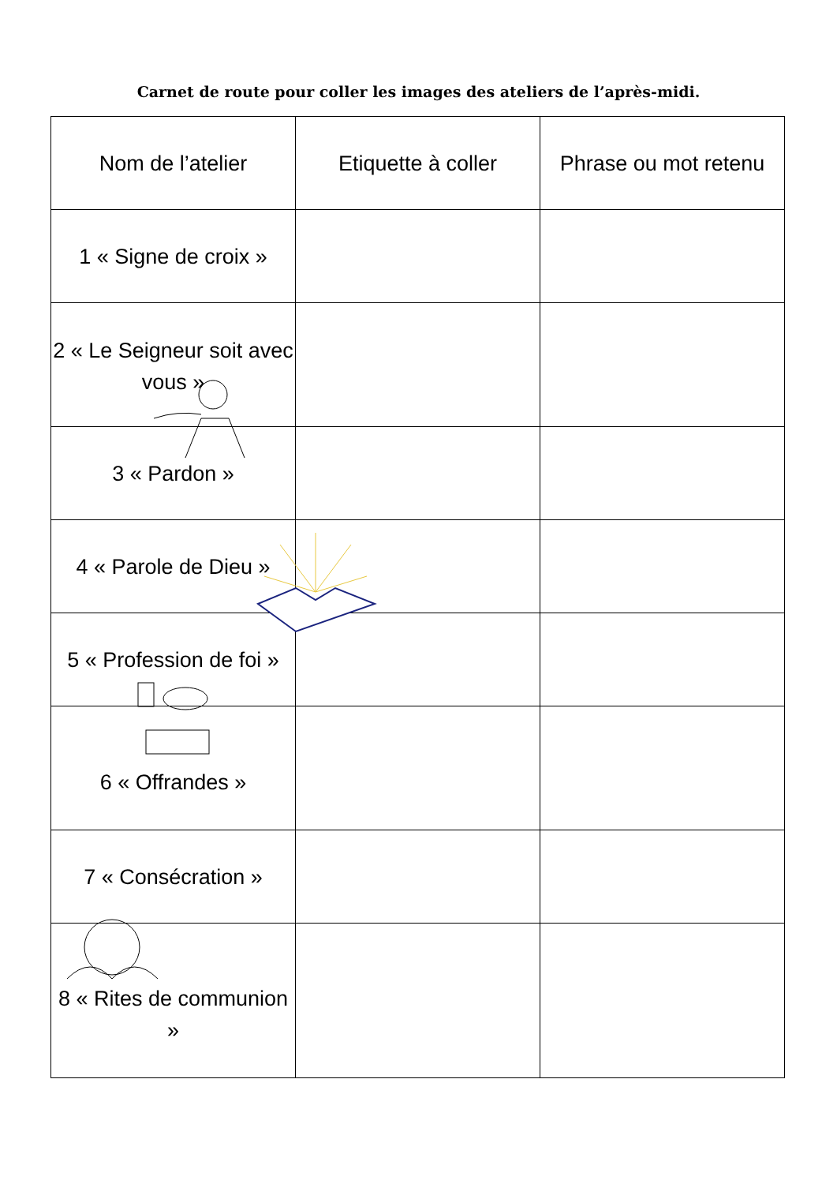Carnet de route pour coller les images des ateliers de l’après-midi.
| Nom de l’atelier | Etiquette à coller | Phrase ou mot retenu |
| --- | --- | --- |
| 1 « Signe de croix » | | |
| 2 « Le Seigneur soit avec vous » | | |
| 3 « Pardon » | | |
| 4 « Parole de Dieu » | | |
| 5 « Profession de foi » | | |
| 6 « Offrandes » | | |
| 7 « Consécration » | | |
| 8 « Rites de communion » | | |